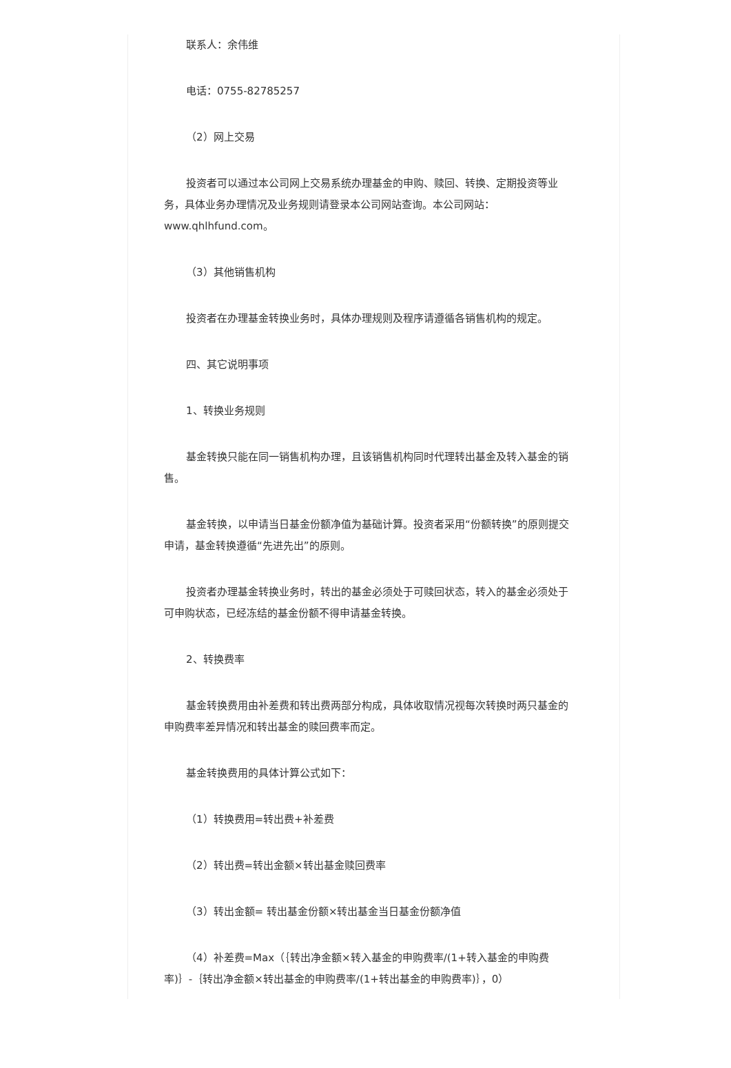联系人：余伟维
电话：0755-82785257
（2）网上交易
投资者可以通过本公司网上交易系统办理基金的申购、赎回、转换、定期投资等业务，具体业务办理情况及业务规则请登录本公司网站查询。本公司网站：www.qhlhfund.com。
（3）其他销售机构
投资者在办理基金转换业务时，具体办理规则及程序请遵循各销售机构的规定。
四、其它说明事项
1、转换业务规则
基金转换只能在同一销售机构办理，且该销售机构同时代理转出基金及转入基金的销售。
基金转换，以申请当日基金份额净值为基础计算。投资者采用“份额转换”的原则提交申请，基金转换遵循“先进先出”的原则。
投资者办理基金转换业务时，转出的基金必须处于可赎回状态，转入的基金必须处于可申购状态，已经冻结的基金份额不得申请基金转换。
2、转换费率
基金转换费用由补差费和转出费两部分构成，具体收取情况视每次转换时两只基金的申购费率差异情况和转出基金的赎回费率而定。
基金转换费用的具体计算公式如下：
（1）转换费用=转出费+补差费
（2）转出费=转出金额×转出基金赎回费率
（3）转出金额= 转出基金份额×转出基金当日基金份额净值
（4）补差费=Max（｛转出净金额×转入基金的申购费率/(1+转入基金的申购费率)｝-｛转出净金额×转出基金的申购费率/(1+转出基金的申购费率)｝，0）